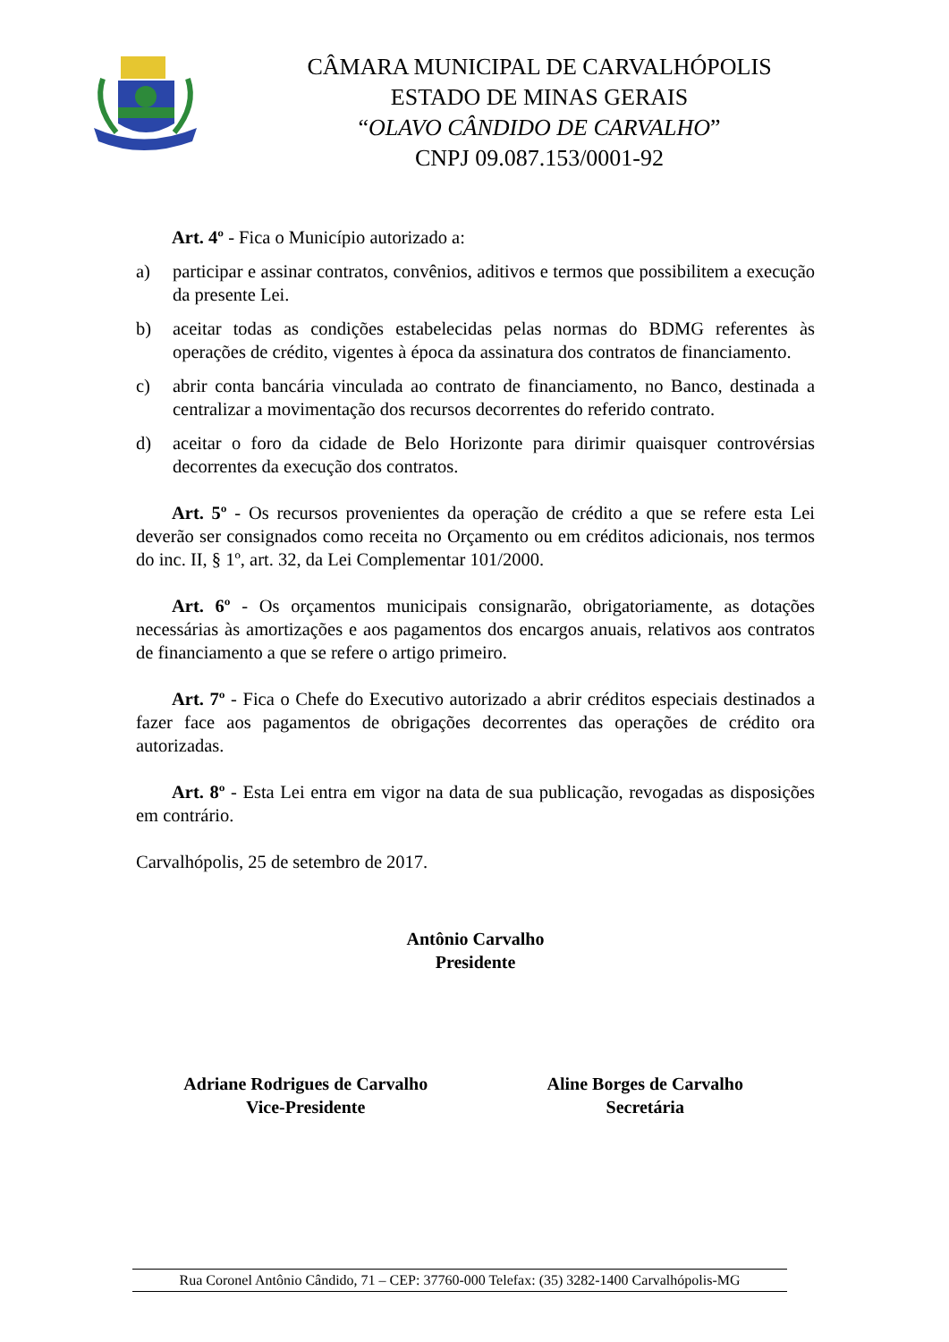CÂMARA MUNICIPAL DE CARVALHÓPOLIS
ESTADO DE MINAS GERAIS
“OLAVO CÂNDIDO DE CARVALHO”
CNPJ 09.087.153/0001-92
Art. 4º - Fica o Município autorizado a:
a) participar e assinar contratos, convênios, aditivos e termos que possibilitem a execução da presente Lei.
b) aceitar todas as condições estabelecidas pelas normas do BDMG referentes às operações de crédito, vigentes à época da assinatura dos contratos de financiamento.
c) abrir conta bancária vinculada ao contrato de financiamento, no Banco, destinada a centralizar a movimentação dos recursos decorrentes do referido contrato.
d) aceitar o foro da cidade de Belo Horizonte para dirimir quaisquer controvérsias decorrentes da execução dos contratos.
Art. 5º - Os recursos provenientes da operação de crédito a que se refere esta Lei deverão ser consignados como receita no Orçamento ou em créditos adicionais, nos termos do inc. II, § 1º, art. 32, da Lei Complementar 101/2000.
Art. 6º - Os orçamentos municipais consignarão, obrigatoriamente, as dotações necessárias às amortizações e aos pagamentos dos encargos anuais, relativos aos contratos de financiamento a que se refere o artigo primeiro.
Art. 7º - Fica o Chefe do Executivo autorizado a abrir créditos especiais destinados a fazer face aos pagamentos de obrigações decorrentes das operações de crédito ora autorizadas.
Art. 8º - Esta Lei entra em vigor na data de sua publicação, revogadas as disposições em contrário.
Carvalhópolis, 25 de setembro de 2017.
Antônio Carvalho
Presidente
Adriane Rodrigues de Carvalho
Vice-Presidente
Aline Borges de Carvalho
Secretária
Rua Coronel Antônio Cândido, 71 – CEP: 37760-000 Telefax: (35) 3282-1400 Carvalhópolis-MG